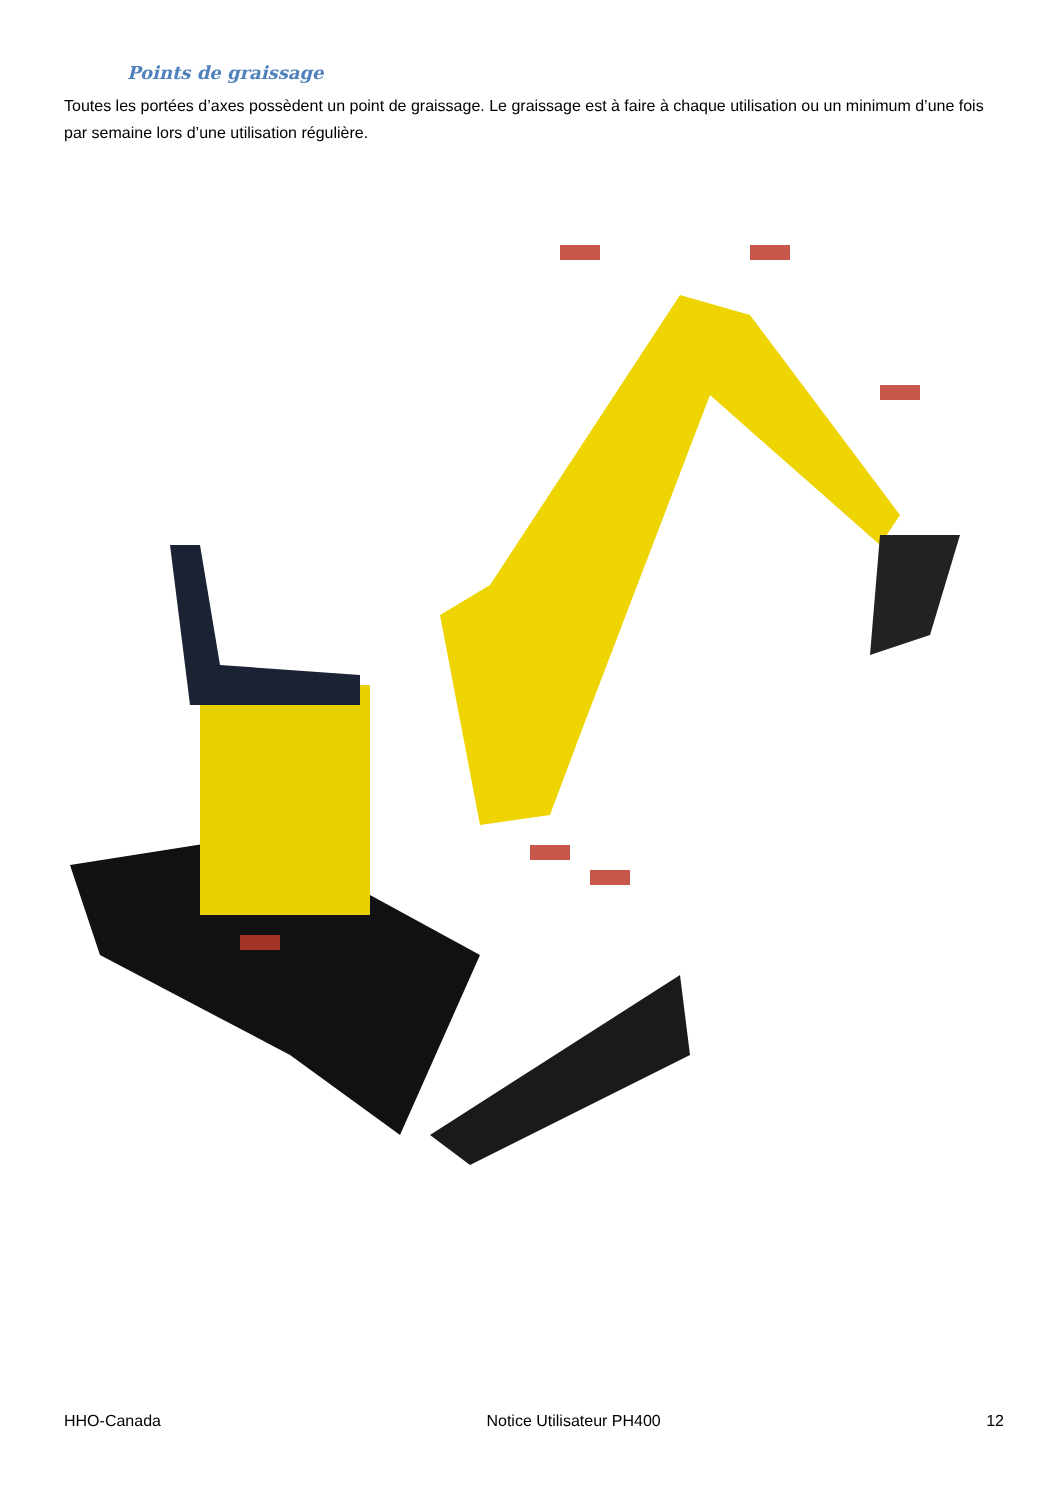Points de graissage
Toutes les portées d’axes possèdent un point de graissage. Le graissage est à faire à chaque utilisation ou un minimum d’une fois par semaine lors d’une utilisation régulière.
HHO-Canada Notice Utilisateur PH400 12